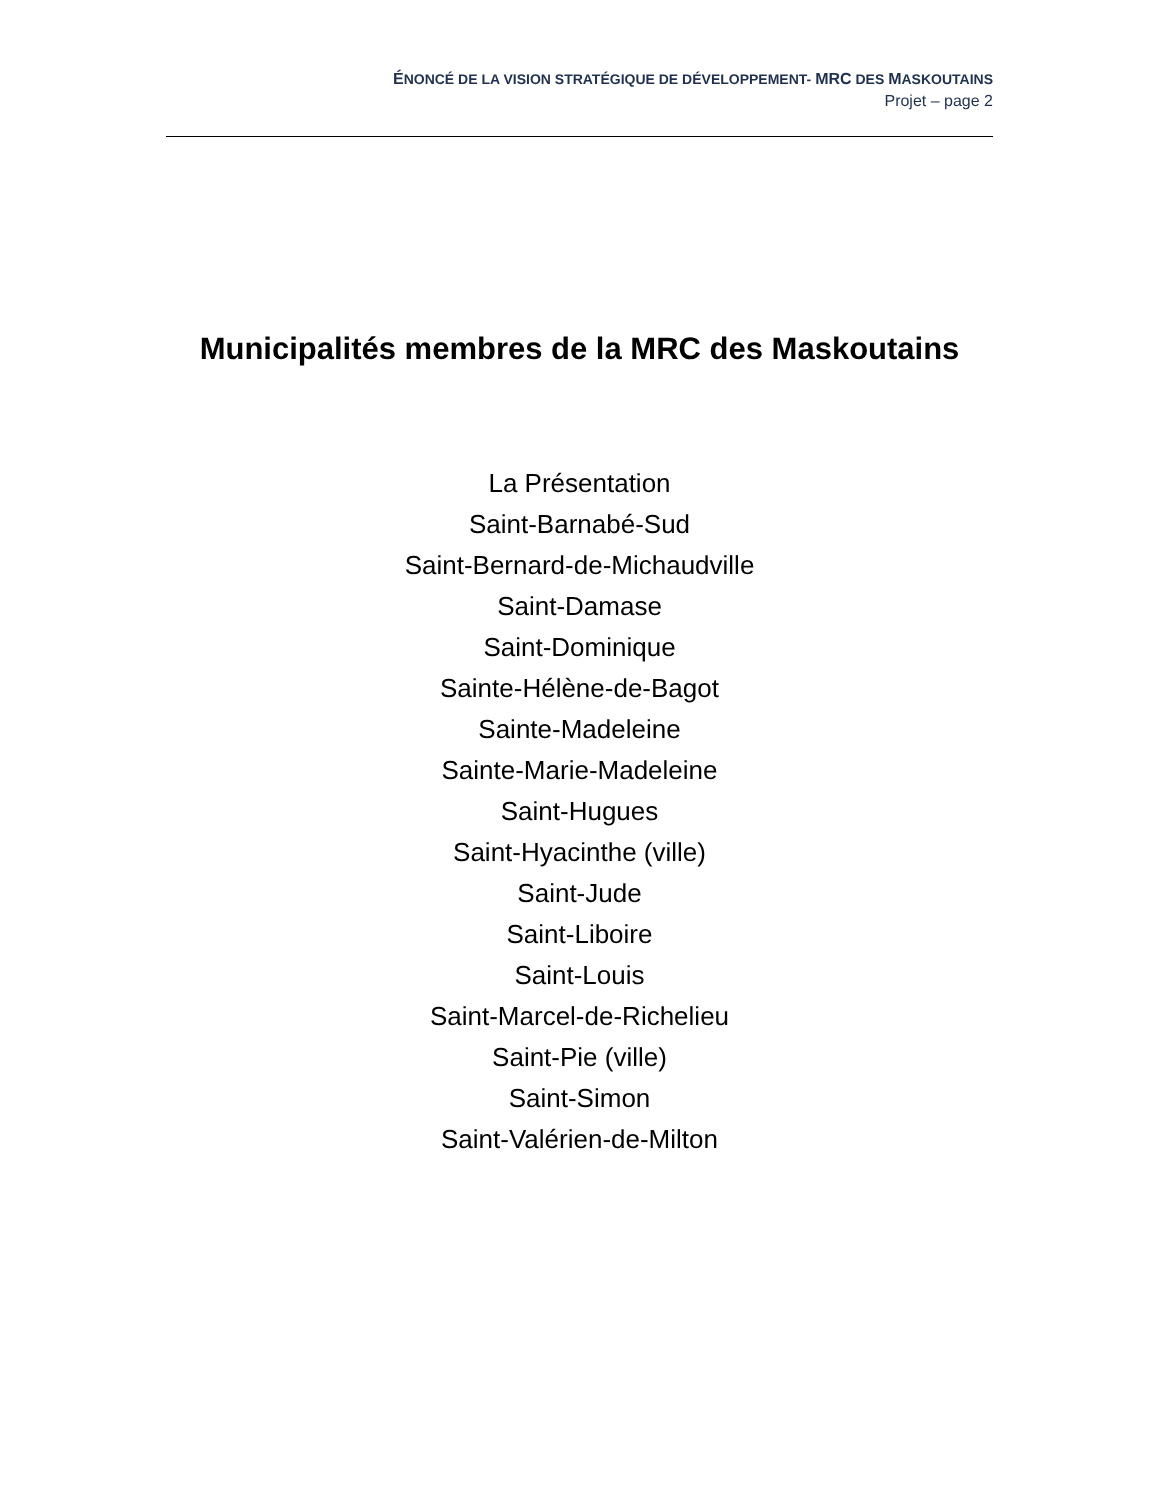ÉNONCÉ DE LA VISION STRATÉGIQUE DE DÉVELOPPEMENT- MRC DES MASKOUTAINS
Projet – page 2
Municipalités membres de la MRC des Maskoutains
La Présentation
Saint-Barnabé-Sud
Saint-Bernard-de-Michaudville
Saint-Damase
Saint-Dominique
Sainte-Hélène-de-Bagot
Sainte-Madeleine
Sainte-Marie-Madeleine
Saint-Hugues
Saint-Hyacinthe (ville)
Saint-Jude
Saint-Liboire
Saint-Louis
Saint-Marcel-de-Richelieu
Saint-Pie (ville)
Saint-Simon
Saint-Valérien-de-Milton